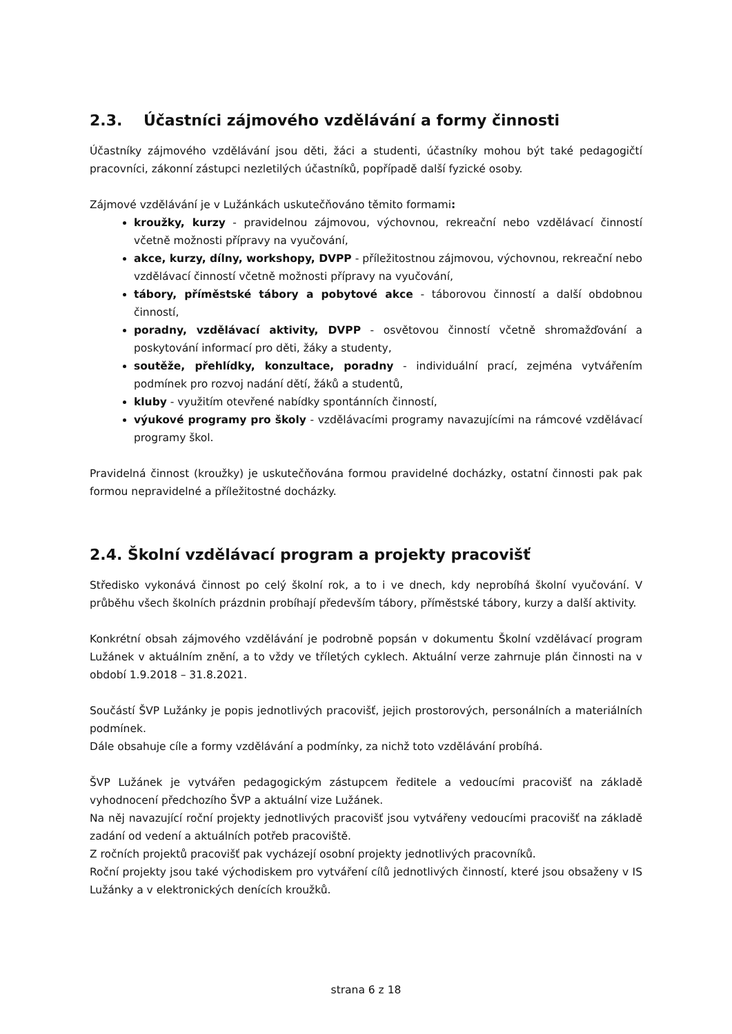2.3. Účastníci zájmového vzdělávání a formy činnosti
Účastníky zájmového vzdělávání jsou děti, žáci a studenti, účastníky mohou být také pedagogičtí pracovníci, zákonní zástupci nezletilých účastníků, popřípadě další fyzické osoby.
Zájmové vzdělávání je v Lužánkách uskutečňováno těmito formami:
kroužky, kurzy - pravidelnou zájmovou, výchovnou, rekreační nebo vzdělávací činností včetně možnosti přípravy na vyučování,
akce, kurzy, dílny, workshopy, DVPP - příležitostnou zájmovou, výchovnou, rekreační nebo vzdělávací činností včetně možnosti přípravy na vyučování,
tábory, příměstské tábory a pobytové akce - táborovou činností a další obdobnou činností,
poradny, vzdělávací aktivity, DVPP - osvětovou činností včetně shromažďování a poskytování informací pro děti, žáky a studenty,
soutěže, přehlídky, konzultace, poradny - individuální prací, zejména vytvářením podmínek pro rozvoj nadání dětí, žáků a studentů,
kluby - využitím otevřené nabídky spontánních činností,
výukové programy pro školy - vzdělávacími programy navazujícími na rámcové vzdělávací programy škol.
Pravidelná činnost (kroužky) je uskutečňována formou pravidelné docházky, ostatní činnosti pak pak formou nepravidelné a příležitostné docházky.
2.4. Školní vzdělávací program a projekty pracovišť
Středisko vykonává činnost po celý školní rok, a to i ve dnech, kdy neprobíhá školní vyučování. V průběhu všech školních prázdnin probíhají především tábory, příměstské tábory, kurzy a další aktivity.
Konkrétní obsah zájmového vzdělávání je podrobně popsán v dokumentu Školní vzdělávací program Lužánek v aktuálním znění, a to vždy ve tříletých cyklech. Aktuální verze zahrnuje plán činnosti na v období 1.9.2018 – 31.8.2021.
Součástí ŠVP Lužánky je popis jednotlivých pracovišť, jejich prostorových, personálních a materiálních podmínek.
Dále obsahuje cíle a formy vzdělávání a podmínky, za nichž toto vzdělávání probíhá.
ŠVP Lužánek je vytvářen pedagogickým zástupcem ředitele a vedoucími pracovišť na základě vyhodnocení předchozího ŠVP a aktuální vize Lužánek.
Na něj navazující roční projekty jednotlivých pracovišť jsou vytvářeny vedoucími pracovišť na základě zadání od vedení a aktuálních potřeb pracoviště.
Z ročních projektů pracovišť pak vycházejí osobní projekty jednotlivých pracovníků.
Roční projekty jsou také východiskem pro vytváření cílů jednotlivých činností, které jsou obsaženy v IS Lužánky a v elektronických denících kroužků.
strana 6 z 18